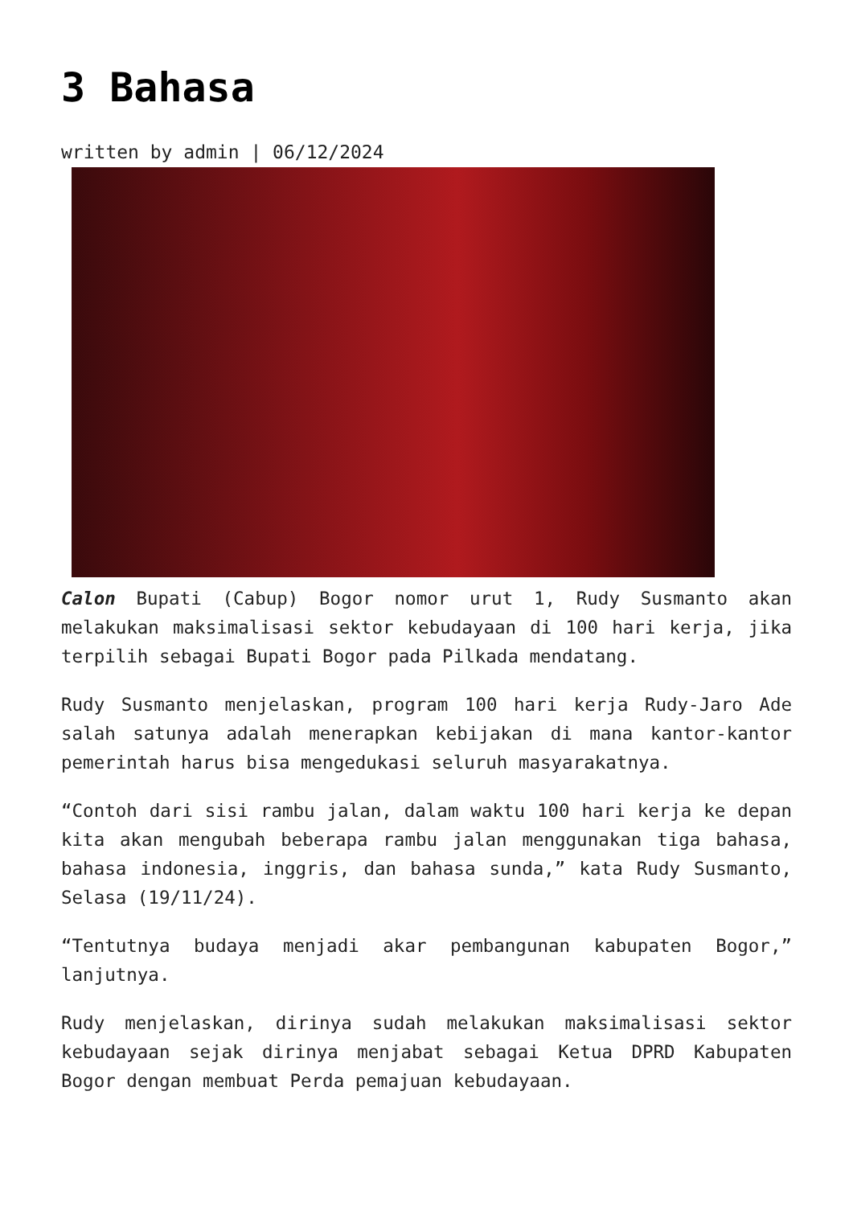3 Bahasa
written by admin | 06/12/2024
Calon Bupati (Cabup) Bogor nomor urut 1, Rudy Susmanto akan melakukan maksimalisasi sektor kebudayaan di 100 hari kerja, jika terpilih sebagai Bupati Bogor pada Pilkada mendatang.
Rudy Susmanto menjelaskan, program 100 hari kerja Rudy-Jaro Ade salah satunya adalah menerapkan kebijakan di mana kantor-kantor pemerintah harus bisa mengedukasi seluruh masyarakatnya.
“Contoh dari sisi rambu jalan, dalam waktu 100 hari kerja ke depan kita akan mengubah beberapa rambu jalan menggunakan tiga bahasa, bahasa indonesia, inggris, dan bahasa sunda,” kata Rudy Susmanto, Selasa (19/11/24).
“Tentutnya budaya menjadi akar pembangunan kabupaten Bogor,” lanjutnya.
Rudy menjelaskan, dirinya sudah melakukan maksimalisasi sektor kebudayaan sejak dirinya menjabat sebagai Ketua DPRD Kabupaten Bogor dengan membuat Perda pemajuan kebudayaan.